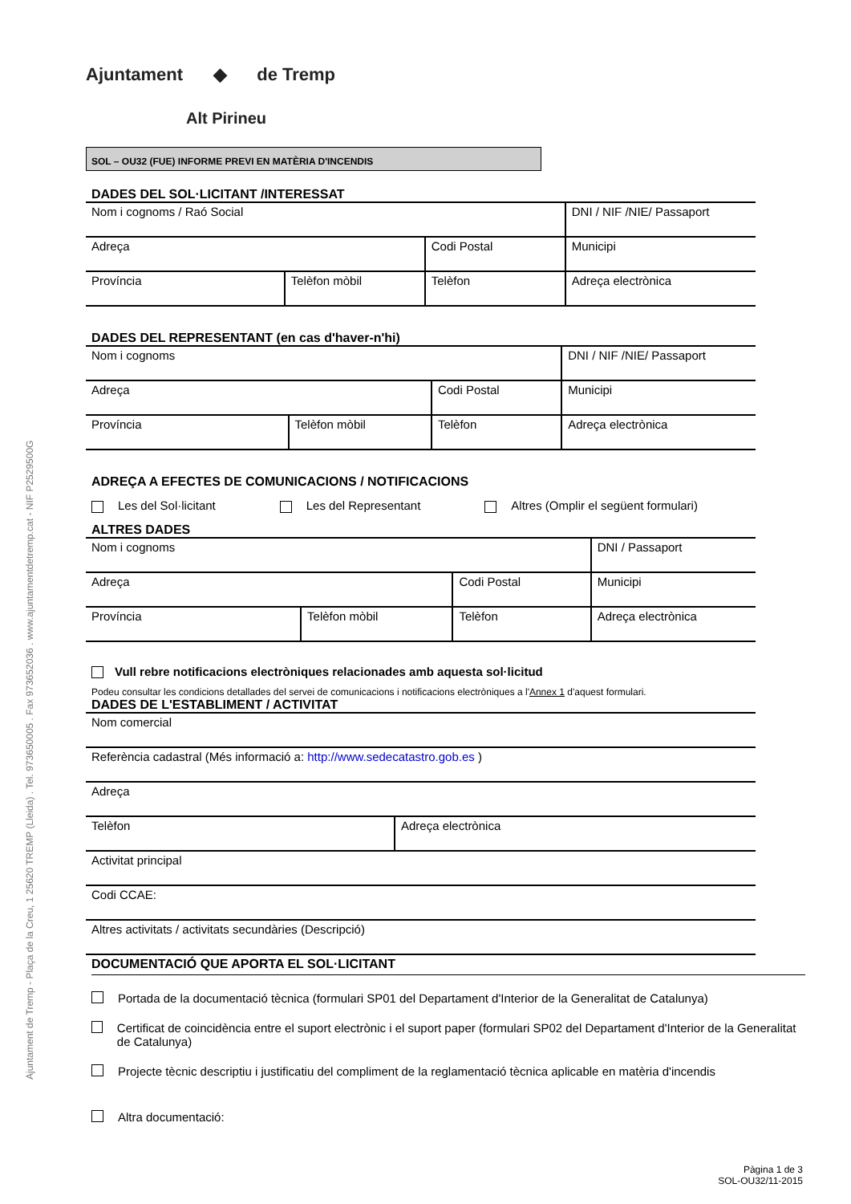Ajuntament de Tremp - Plaça de la Creu, 1 25620 TREMP (Lleida) . Tel. 973650005 . Fax 973652036 . www.ajuntamentdetremp.cat - NIF P2529500G
Ajuntament ◆ de Tremp
Alt Pirineu
SOL – OU32 (FUE) INFORME PREVI EN MATÈRIA D'INCENDIS
DADES DEL SOL·LICITANT /INTERESSAT
| Nom i cognoms / Raó Social | | | DNI / NIF /NIE/ Passaport |
| Adreça | | Codi Postal | Municipi |
| Província | Telèfon mòbil | Telèfon | Adreça electrònica |
DADES DEL REPRESENTANT (en cas d'haver-n'hi)
| Nom i cognoms | | | DNI / NIF /NIE/ Passaport |
| Adreça | | Codi Postal | Municipi |
| Província | Telèfon mòbil | Telèfon | Adreça electrònica |
ADREÇA A EFECTES DE COMUNICACIONS / NOTIFICACIONS
Les del Sol·licitant Les del Representant Altres (Omplir el següent formulari)
ALTRES DADES
| Nom i cognoms | | | DNI / Passaport |
| Adreça | | Codi Postal | Municipi |
| Província | Telèfon mòbil | Telèfon | Adreça electrònica |
Vull rebre notificacions electròniques relacionades amb aquesta sol·licitud
Podeu consultar les condicions detallades del servei de comunicacions i notificacions electròniques a l'Annex 1 d'aquest formulari.
DADES DE L'ESTABLIMENT / ACTIVITAT
| Nom comercial | |
| Referència cadastral (Més informació a: http://www.sedecatastro.gob.es ) | |
| Adreça | |
| Telèfon | Adreça electrònica |
| Activitat principal | |
| Codi CCAE: | |
| Altres activitats / activitats secundàries (Descripció) | |
DOCUMENTACIÓ QUE APORTA EL SOL·LICITANT
Portada de la documentació tècnica (formulari SP01 del Departament d'Interior de la Generalitat de Catalunya)
Certificat de coincidència entre el suport electrònic i el suport paper (formulari SP02 del Departament d'Interior de la Generalitat de Catalunya)
Projecte tècnic descriptiu i justificatiu del compliment de la reglamentació tècnica aplicable en matèria d'incendis
Altra documentació:
Pàgina 1 de 3
SOL-OU32/11-2015